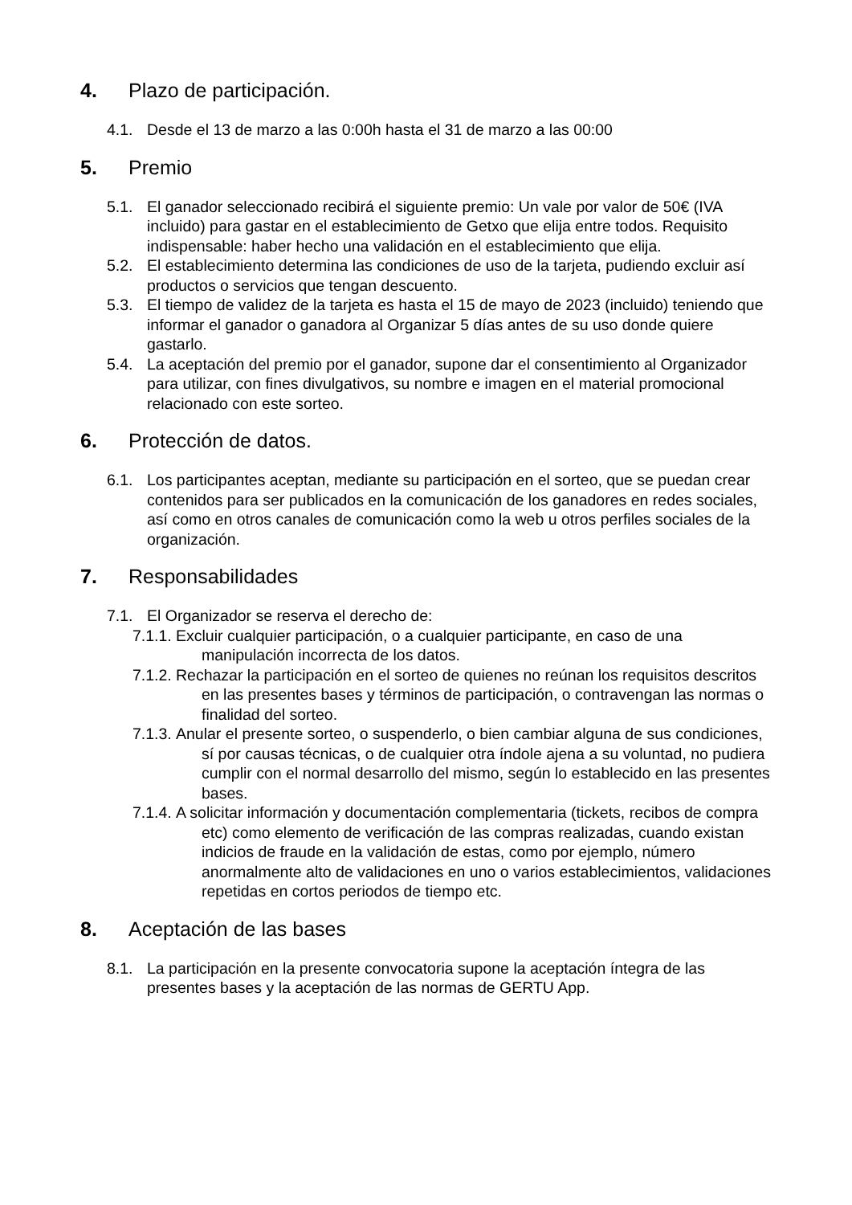4. Plazo de participación.
4.1. Desde el 13 de marzo a las 0:00h hasta el 31 de marzo a las 00:00
5. Premio
5.1. El ganador seleccionado recibirá el siguiente premio: Un vale por valor de 50€ (IVA incluido) para gastar en el establecimiento de Getxo que elija entre todos. Requisito indispensable: haber hecho una validación en el establecimiento que elija.
5.2. El establecimiento determina las condiciones de uso de la tarjeta, pudiendo excluir así productos o servicios que tengan descuento.
5.3. El tiempo de validez de la tarjeta es hasta el 15 de mayo de 2023 (incluido) teniendo que informar el ganador o ganadora al Organizar 5 días antes de su uso donde quiere gastarlo.
5.4. La aceptación del premio por el ganador, supone dar el consentimiento al Organizador para utilizar, con fines divulgativos, su nombre e imagen en el material promocional relacionado con este sorteo.
6. Protección de datos.
6.1. Los participantes aceptan, mediante su participación en el sorteo, que se puedan crear contenidos para ser publicados en la comunicación de los ganadores en redes sociales, así como en otros canales de comunicación como la web u otros perfiles sociales de la organización.
7. Responsabilidades
7.1. El Organizador se reserva el derecho de:
7.1.1. Excluir cualquier participación, o a cualquier participante, en caso de una manipulación incorrecta de los datos.
7.1.2. Rechazar la participación en el sorteo de quienes no reúnan los requisitos descritos en las presentes bases y términos de participación, o contravengan las normas o finalidad del sorteo.
7.1.3. Anular el presente sorteo, o suspenderlo, o bien cambiar alguna de sus condiciones, sí por causas técnicas, o de cualquier otra índole ajena a su voluntad, no pudiera cumplir con el normal desarrollo del mismo, según lo establecido en las presentes bases.
7.1.4. A solicitar información y documentación complementaria (tickets, recibos de compra etc) como elemento de verificación de las compras realizadas, cuando existan indicios de fraude en la validación de estas, como por ejemplo, número anormalmente alto de validaciones en uno o varios establecimientos, validaciones repetidas en cortos periodos de tiempo etc.
8. Aceptación de las bases
8.1. La participación en la presente convocatoria supone la aceptación íntegra de las presentes bases y la aceptación de las normas de GERTU App.